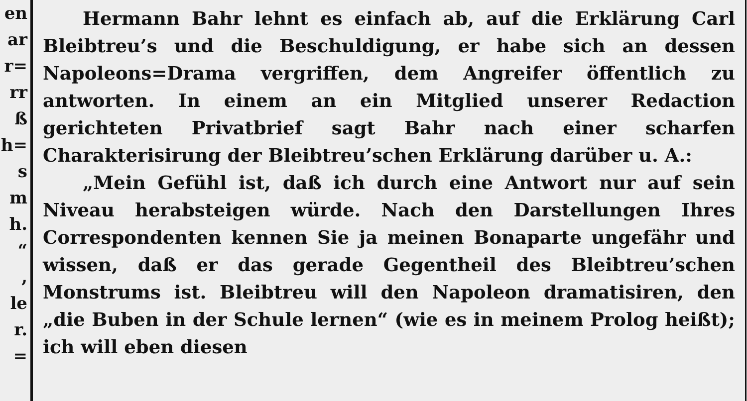en
ar
r=
rr
ß
h=
s
m
h.
“
,
le
r.
=
Hermann Bahr lehnt es einfach ab, auf die Erklärung Carl Bleibtreu’s und die Beschuldigung, er habe sich an dessen Napoleons=Drama vergriffen, dem Angreifer öffentlich zu antworten. In einem an ein Mitglied unserer Redaction gerichteten Privatbrief sagt Bahr nach einer scharfen Charakterisirung der Bleibtreu’schen Erklärung darüber u. A.:
„Mein Gefühl ist, daß ich durch eine Antwort nur auf sein Niveau herabsteigen würde. Nach den Darstellungen Ihres Correspondenten kennen Sie ja meinen Bonaparte ungefähr und wissen, daß er das gerade Gegentheil des Bleibtreu’schen Monstrums ist. Bleibtreu will den Napoleon dramatisiren, den „die Buben in der Schule lernen“ (wie es in meinem Prolog heißt); ich will eben diesen